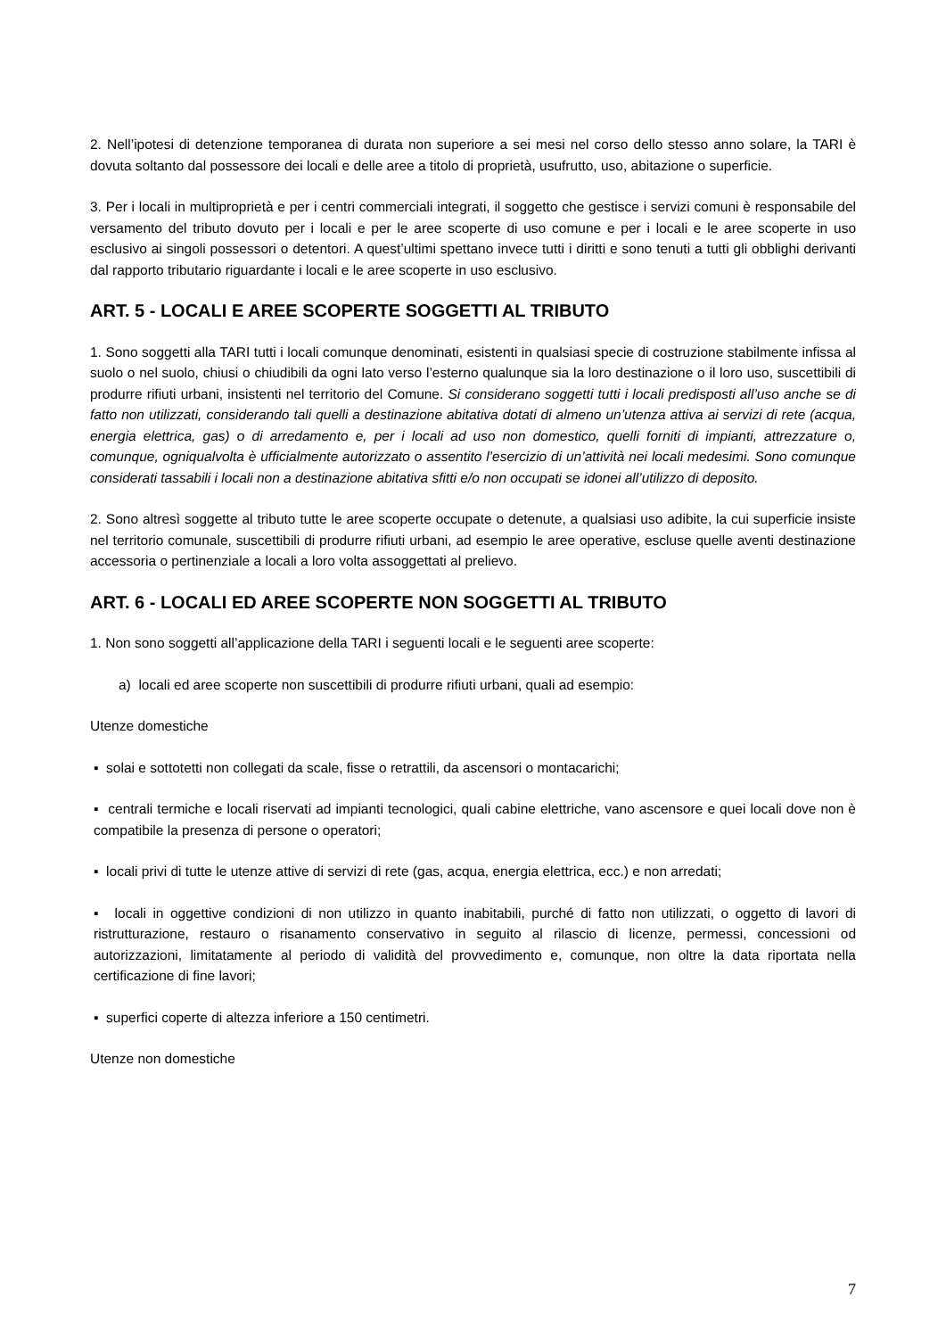2. Nell’ipotesi di detenzione temporanea di durata non superiore a sei mesi nel corso dello stesso anno solare, la TARI è dovuta soltanto dal possessore dei locali e delle aree a titolo di proprietà, usufrutto, uso, abitazione o superficie.
3. Per i locali in multiproprietà e per i centri commerciali integrati, il soggetto che gestisce i servizi comuni è responsabile del versamento del tributo dovuto per i locali e per le aree scoperte di uso comune e per i locali e le aree scoperte in uso esclusivo ai singoli possessori o detentori. A quest’ultimi spettano invece tutti i diritti e sono tenuti a tutti gli obblighi derivanti dal rapporto tributario riguardante i locali e le aree scoperte in uso esclusivo.
ART. 5 - LOCALI E AREE SCOPERTE SOGGETTI AL TRIBUTO
1. Sono soggetti alla TARI tutti i locali comunque denominati, esistenti in qualsiasi specie di costruzione stabilmente infissa al suolo o nel suolo, chiusi o chiudibili da ogni lato verso l’esterno qualunque sia la loro destinazione o il loro uso, suscettibili di produrre rifiuti urbani, insistenti nel territorio del Comune. Si considerano soggetti tutti i locali predisposti all’uso anche se di fatto non utilizzati, considerando tali quelli a destinazione abitativa dotati di almeno un’utenza attiva ai servizi di rete (acqua, energia elettrica, gas) o di arredamento e, per i locali ad uso non domestico, quelli forniti di impianti, attrezzature o, comunque, ogniqualvolta è ufficialmente autorizzato o assentito l’esercizio di un’attività nei locali medesimi. Sono comunque considerati tassabili i locali non a destinazione abitativa sfitti e/o non occupati se idonei all’utilizzo di deposito.
2. Sono altresì soggette al tributo tutte le aree scoperte occupate o detenute, a qualsiasi uso adibite, la cui superficie insiste nel territorio comunale, suscettibili di produrre rifiuti urbani, ad esempio le aree operative, escluse quelle aventi destinazione accessoria o pertinenziale a locali a loro volta assoggettati al prelievo.
ART. 6 - LOCALI ED AREE SCOPERTE NON SOGGETTI AL TRIBUTO
1. Non sono soggetti all’applicazione della TARI i seguenti locali e le seguenti aree scoperte:
a) locali ed aree scoperte non suscettibili di produrre rifiuti urbani, quali ad esempio:
Utenze domestiche
▪ solai e sottotetti non collegati da scale, fisse o retrattili, da ascensori o montacarichi;
▪ centrali termiche e locali riservati ad impianti tecnologici, quali cabine elettriche, vano ascensore e quei locali dove non è compatibile la presenza di persone o operatori;
▪ locali privi di tutte le utenze attive di servizi di rete (gas, acqua, energia elettrica, ecc.) e non arredati;
▪ locali in oggettive condizioni di non utilizzo in quanto inabitabili, purché di fatto non utilizzati, o oggetto di lavori di ristrutturazione, restauro o risanamento conservativo in seguito al rilascio di licenze, permessi, concessioni od autorizzazioni, limitatamente al periodo di validità del provvedimento e, comunque, non oltre la data riportata nella certificazione di fine lavori;
▪ superfici coperte di altezza inferiore a 150 centimetri.
Utenze non domestiche
7